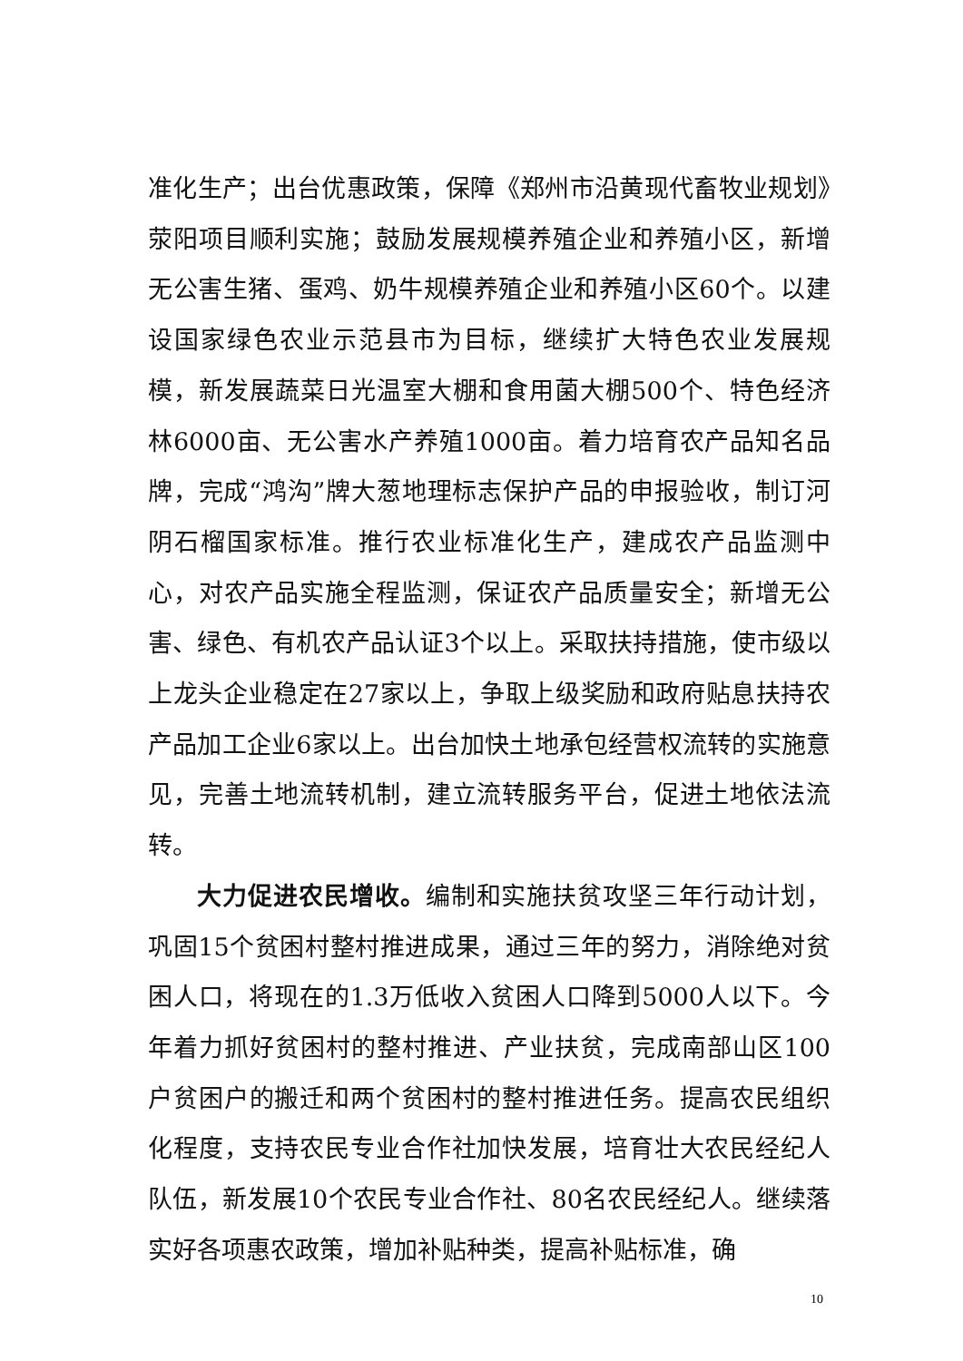准化生产；出台优惠政策，保障《郑州市沿黄现代畜牧业规划》荥阳项目顺利实施；鼓励发展规模养殖企业和养殖小区，新增无公害生猪、蛋鸡、奶牛规模养殖企业和养殖小区60个。以建设国家绿色农业示范县市为目标，继续扩大特色农业发展规模，新发展蔬菜日光温室大棚和食用菌大棚500个、特色经济林6000亩、无公害水产养殖1000亩。着力培育农产品知名品牌，完成“鸿沟”牌大葱地理标志保护产品的申报验收，制订河阴石榴国家标准。推行农业标准化生产，建成农产品监测中心，对农产品实施全程监测，保证农产品质量安全；新增无公害、绿色、有机农产品认证3个以上。采取扶持措施，使市级以上龙头企业稳定在27家以上，争取上级奖励和政府贴息扶持农产品加工企业6家以上。出台加快土地承包经营权流转的实施意见，完善土地流转机制，建立流转服务平台，促进土地依法流转。
大力促进农民增收。编制和实施扶贫攻坚三年行动计划，巩固15个贫困村整村推进成果，通过三年的努力，消除绝对贫困人口，将现在的1.3万低收入贫困人口降到5000人以下。今年着力抓好贫困村的整村推进、产业扶贫，完成南部山区100户贫困户的搬迁和两个贫困村的整村推进任务。提高农民组织化程度，支持农民专业合作社加快发展，培育壮大农民经纪人队伍，新发展10个农民专业合作社、80名农民经纪人。继续落实好各项惠农政策，增加补贴种类，提高补贴标准，确
10